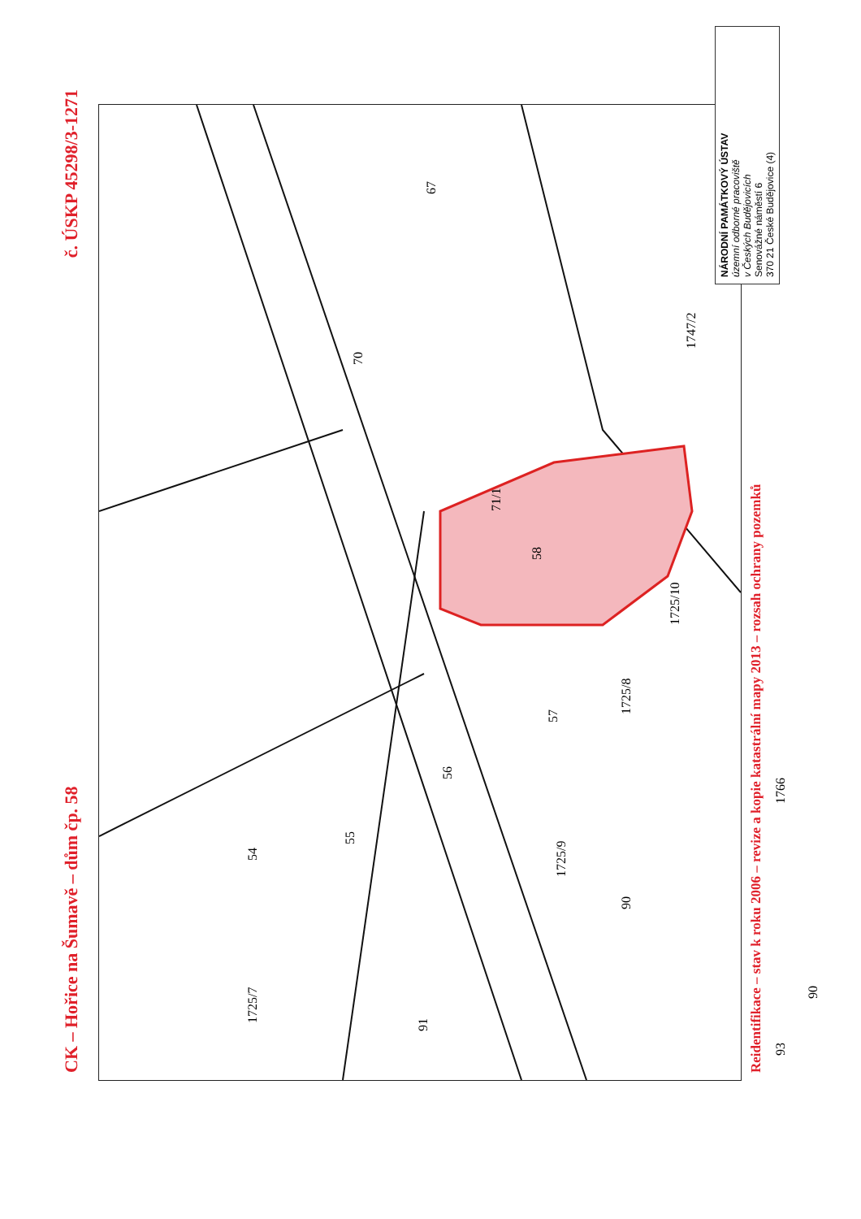CK – Hořice na Šumavě – dům čp. 58 č. ÚSKP 45298/3-1271
58
1725/10
1725/8
1747/2
71/1
70
67
57
56
55
54
1766
1725/9
90
90
91
1725/7
93
Reidentifikace – stav k roku 2006 – revize a kopie katastrální mapy 2013 – rozsah ochrany pozemků
NÁRODNÍ PAMÁTKOVÝ ÚSTAV
územní odborné pracoviště
v Českých Budějovicích
Senovážné náměstí 6
370 21 České Budějovice (4)